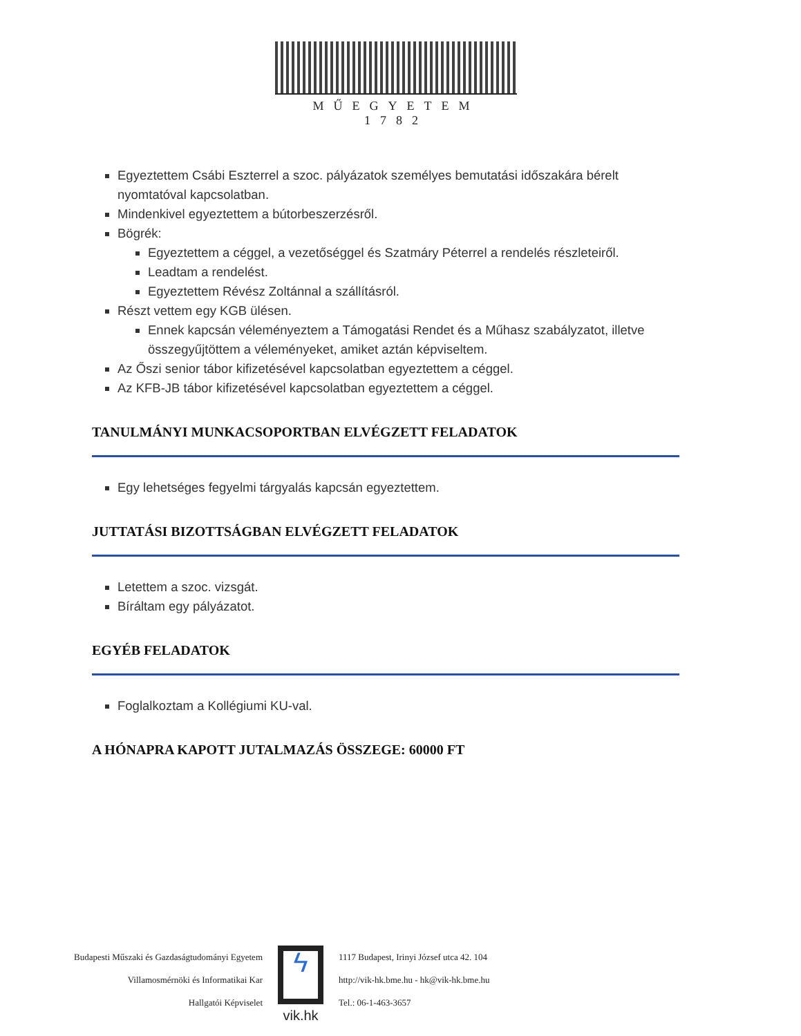MŰEGYETEM 1782
Egyeztettem Csábi Eszterrel a szoc. pályázatok személyes bemutatási időszakára bérelt nyomtatóval kapcsolatban.
Mindenkivel egyeztettem a bútorbeszerzésről.
Bögrék:
Egyeztettem a céggel, a vezetőséggel és Szatmáry Péterrel a rendelés részleteiről.
Leadtam a rendelést.
Egyeztettem Révész Zoltánnal a szállításról.
Részt vettem egy KGB ülésen.
Ennek kapcsán véleményeztem a Támogatási Rendet és a Műhasz szabályzatot, illetve összegyűjtöttem a véleményeket, amiket aztán képviseltem.
Az Őszi senior tábor kifizetésével kapcsolatban egyeztettem a céggel.
Az KFB-JB tábor kifizetésével kapcsolatban egyeztettem a céggel.
TANULMÁNYI MUNKACSOPORTBAN ELVÉGZETT FELADATOK
Egy lehetséges fegyelmi tárgyalás kapcsán egyeztettem.
JUTTATÁSI BIZOTTSÁGBAN ELVÉGZETT FELADATOK
Letettem a szoc. vizsgát.
Bíráltam egy pályázatot.
EGYÉB FELADATOK
Foglalkoztam a Kollégiumi KU-val.
A HÓNAPRA KAPOTT JUTALMAZÁS ÖSSZEGE: 60000 FT
Budapesti Műszaki és Gazdaságtudományi Egyetem
Villamosmérnöki és Informatikai Kar
Hallgatói Képviselet
ϟ
vik.hk
1117 Budapest, Irinyi József utca 42. 104
http://vik-hk.bme.hu - hk@vik-hk.bme.hu
Tel.: 06-1-463-3657